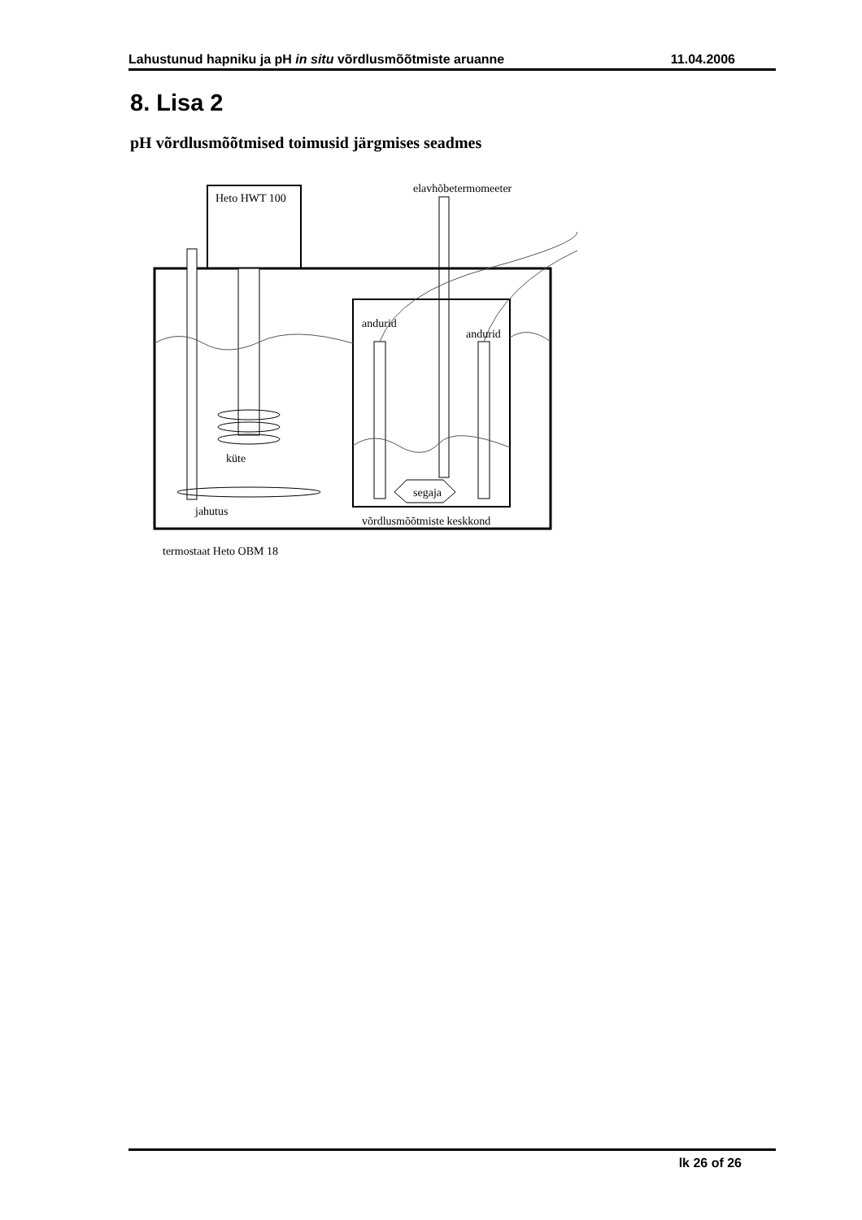Lahustunud hapniku ja pH in situ võrdlusmõõtmiste aruanne 11.04.2006
8. Lisa 2
pH võrdlusmõõtmised toimusid järgmises seadmes
Heto HWT 100
elavhõbetermomeeter
andurid
andurid
küte
jahutus
segaja
võrdlusmõõtmiste keskkond
termostaat Heto OBM 18
lk 26 of 26